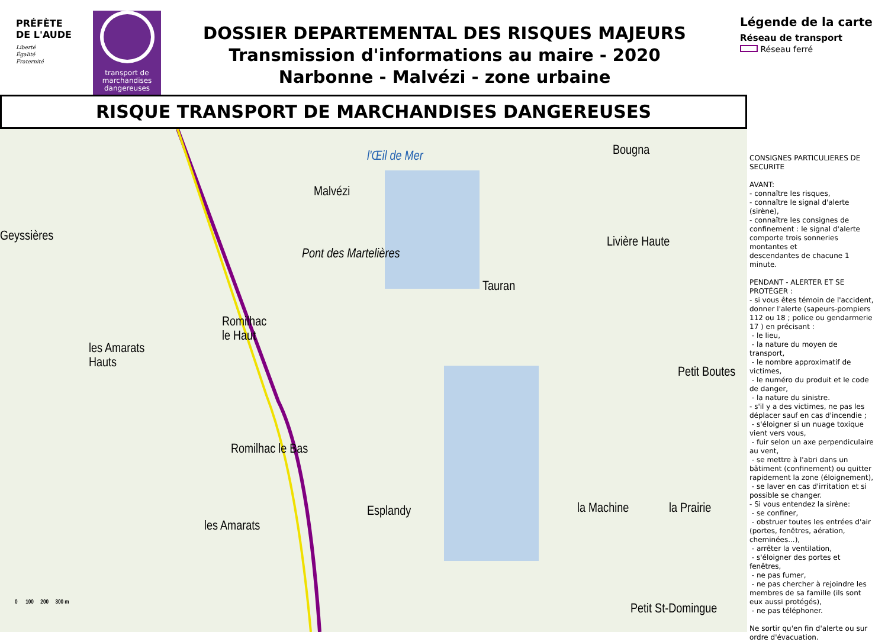PRÉFÈTE
DE L'AUDE
Liberté
Égalité
Fraternité
transport de marchandises dangereuses
DOSSIER DEPARTEMENTAL DES RISQUES MAJEURS
Transmission d'informations au maire - 2020
Narbonne - Malvézi - zone urbaine
Légende de la carte
Réseau de transport
Réseau ferré
RISQUE TRANSPORT DE MARCHANDISES DANGEREUSES
l'Œil de Mer
Malvézi
Bougna
Geyssières
Pont des Martelières
Livière Haute
Tauran
Romilhac
le Haut
les Amarats
Hauts
Petit Boutes
Romilhac le Bas
Esplandy la Machine la Prairie
les Amarats
Petit St-Domingue 0 100 200 300 m
CONSIGNES PARTICULIERES DE SECURITE
AVANT:
- connaître les risques,
- connaître le signal d'alerte (sirène),
- connaître les consignes de confinement : le signal d'alerte comporte trois sonneries montantes et
descendantes de chacune 1 minute.
PENDANT - ALERTER ET SE PROTÉGER :
- si vous êtes témoin de l'accident, donner l'alerte (sapeurs-pompiers 112 ou 18 ; police ou gendarmerie 17 ) en précisant :
- le lieu,
- la nature du moyen de transport,
- le nombre approximatif de victimes,
- le numéro du produit et le code de danger,
- la nature du sinistre.
- s'il y a des victimes, ne pas les déplacer sauf en cas d'incendie ;
- s'éloigner si un nuage toxique vient vers vous,
- fuir selon un axe perpendiculaire au vent,
- se mettre à l'abri dans un bâtiment (confinement) ou quitter rapidement la zone (éloignement),
- se laver en cas d'irritation et si possible se changer.
- Si vous entendez la sirène:
- se confiner,
- obstruer toutes les entrées d'air (portes, fenêtres, aération, cheminées...),
- arrêter la ventilation,
- s'éloigner des portes et fenêtres,
- ne pas fumer,
- ne pas chercher à rejoindre les membres de sa famille (ils sont eux aussi protégés),
- ne pas téléphoner.
Ne sortir qu'en fin d'alerte ou sur ordre d'évacuation.